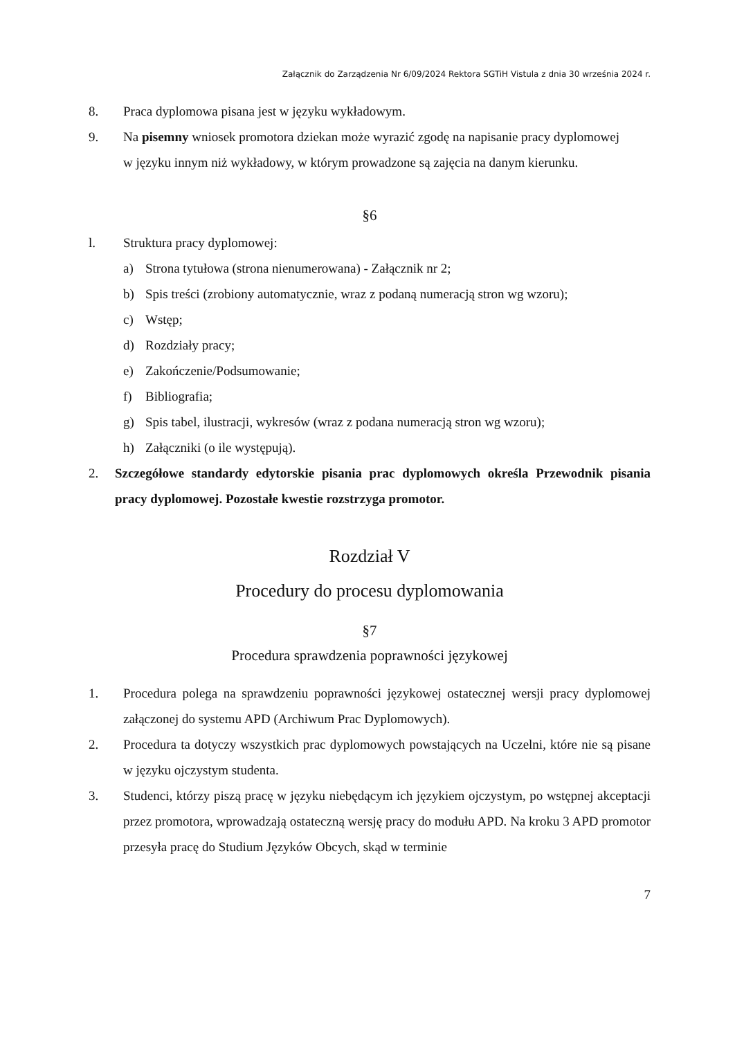Załącznik do Zarządzenia Nr 6/09/2024 Rektora SGTiH Vistula z dnia 30 września 2024 r.
8. Praca dyplomowa pisana jest w języku wykładowym.
9. Na pisemny wniosek promotora dziekan może wyrazić zgodę na napisanie pracy dyplomowej
w języku innym niż wykładowy, w którym prowadzone są zajęcia na danym kierunku.
§6
l. Struktura pracy dyplomowej:
a) Strona tytułowa (strona nienumerowana) - Załącznik nr 2;
b) Spis treści (zrobiony automatycznie, wraz z podaną numeracją stron wg wzoru);
c) Wstęp;
d) Rozdziały pracy;
e) Zakończenie/Podsumowanie;
f) Bibliografia;
g) Spis tabel, ilustracji, wykresów (wraz z podana numeracją stron wg wzoru);
h) Załączniki (o ile występują).
2. Szczegółowe standardy edytorskie pisania prac dyplomowych określa Przewodnik pisania pracy dyplomowej. Pozostałe kwestie rozstrzyga promotor.
Rozdział V
Procedury do procesu dyplomowania
§7
Procedura sprawdzenia poprawności językowej
1. Procedura polega na sprawdzeniu poprawności językowej ostatecznej wersji pracy dyplomowej załączonej do systemu APD (Archiwum Prac Dyplomowych).
2. Procedura ta dotyczy wszystkich prac dyplomowych powstających na Uczelni, które nie są pisane w języku ojczystym studenta.
3. Studenci, którzy piszą pracę w języku niebędącym ich językiem ojczystym, po wstępnej akceptacji przez promotora, wprowadzają ostateczną wersję pracy do modułu APD. Na kroku 3 APD promotor przesyła pracę do Studium Języków Obcych, skąd w terminie
7